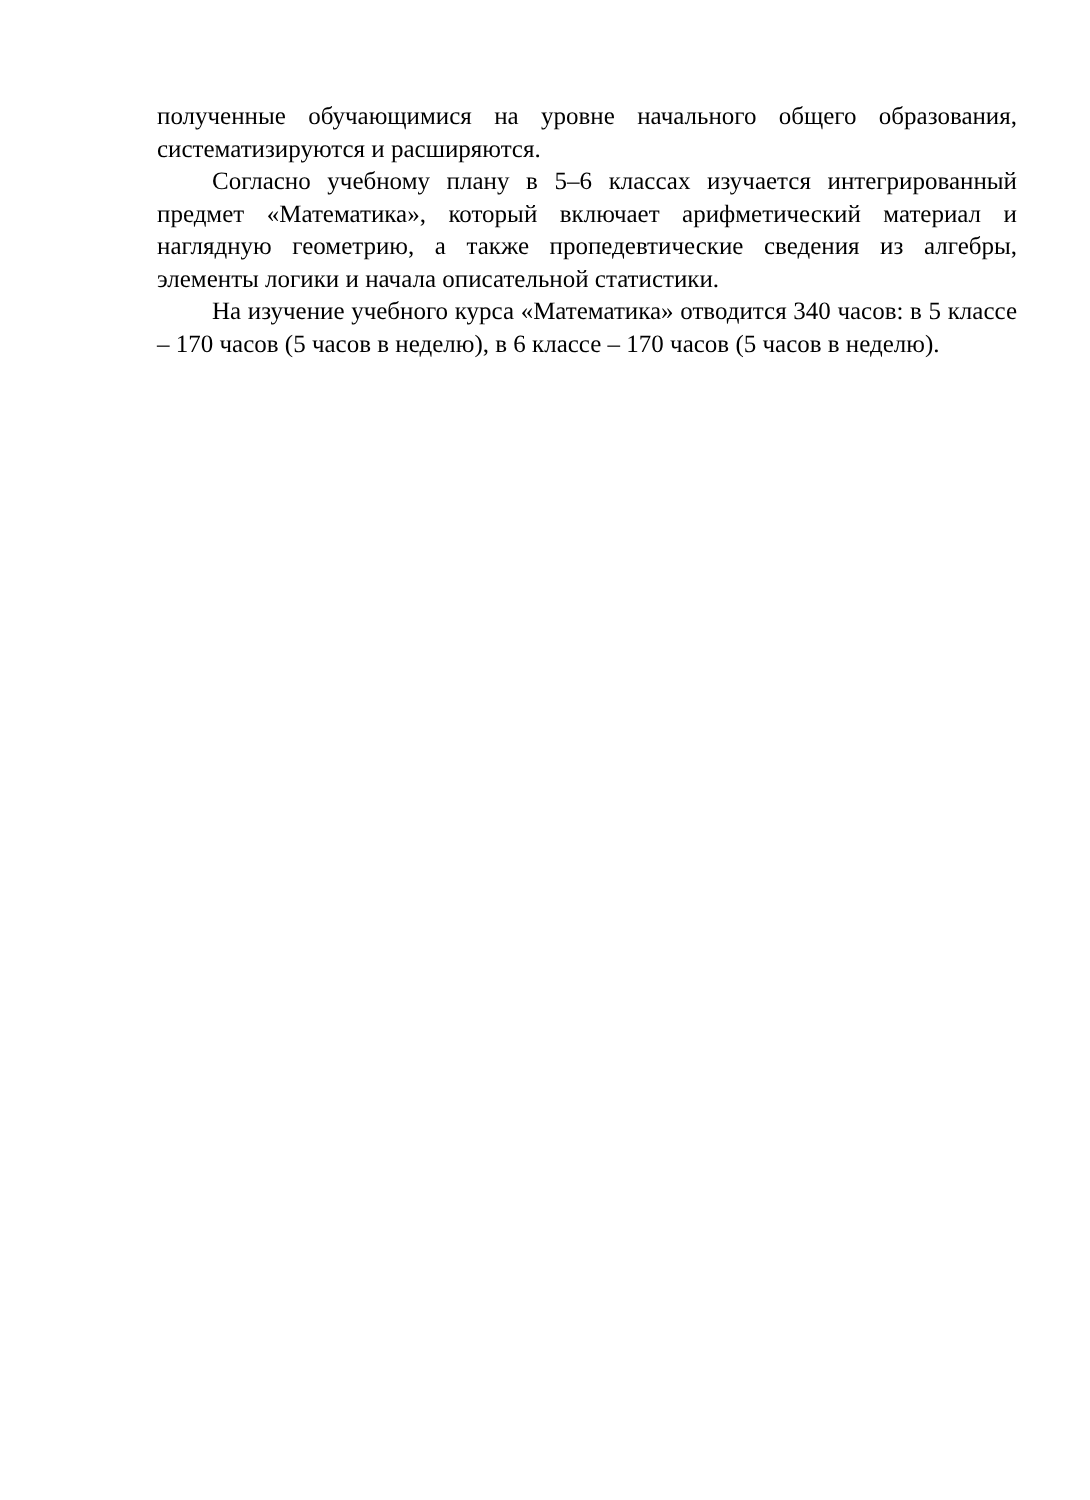полученные обучающимися на уровне начального общего образования, систематизируются и расширяются.
Согласно учебному плану в 5–6 классах изучается интегрированный предмет «Математика», который включает арифметический материал и наглядную геометрию, а также пропедевтические сведения из алгебры, элементы логики и начала описательной статистики.
На изучение учебного курса «Математика» отводится 340 часов: в 5 классе – 170 часов (5 часов в неделю), в 6 классе – 170 часов (5 часов в неделю).